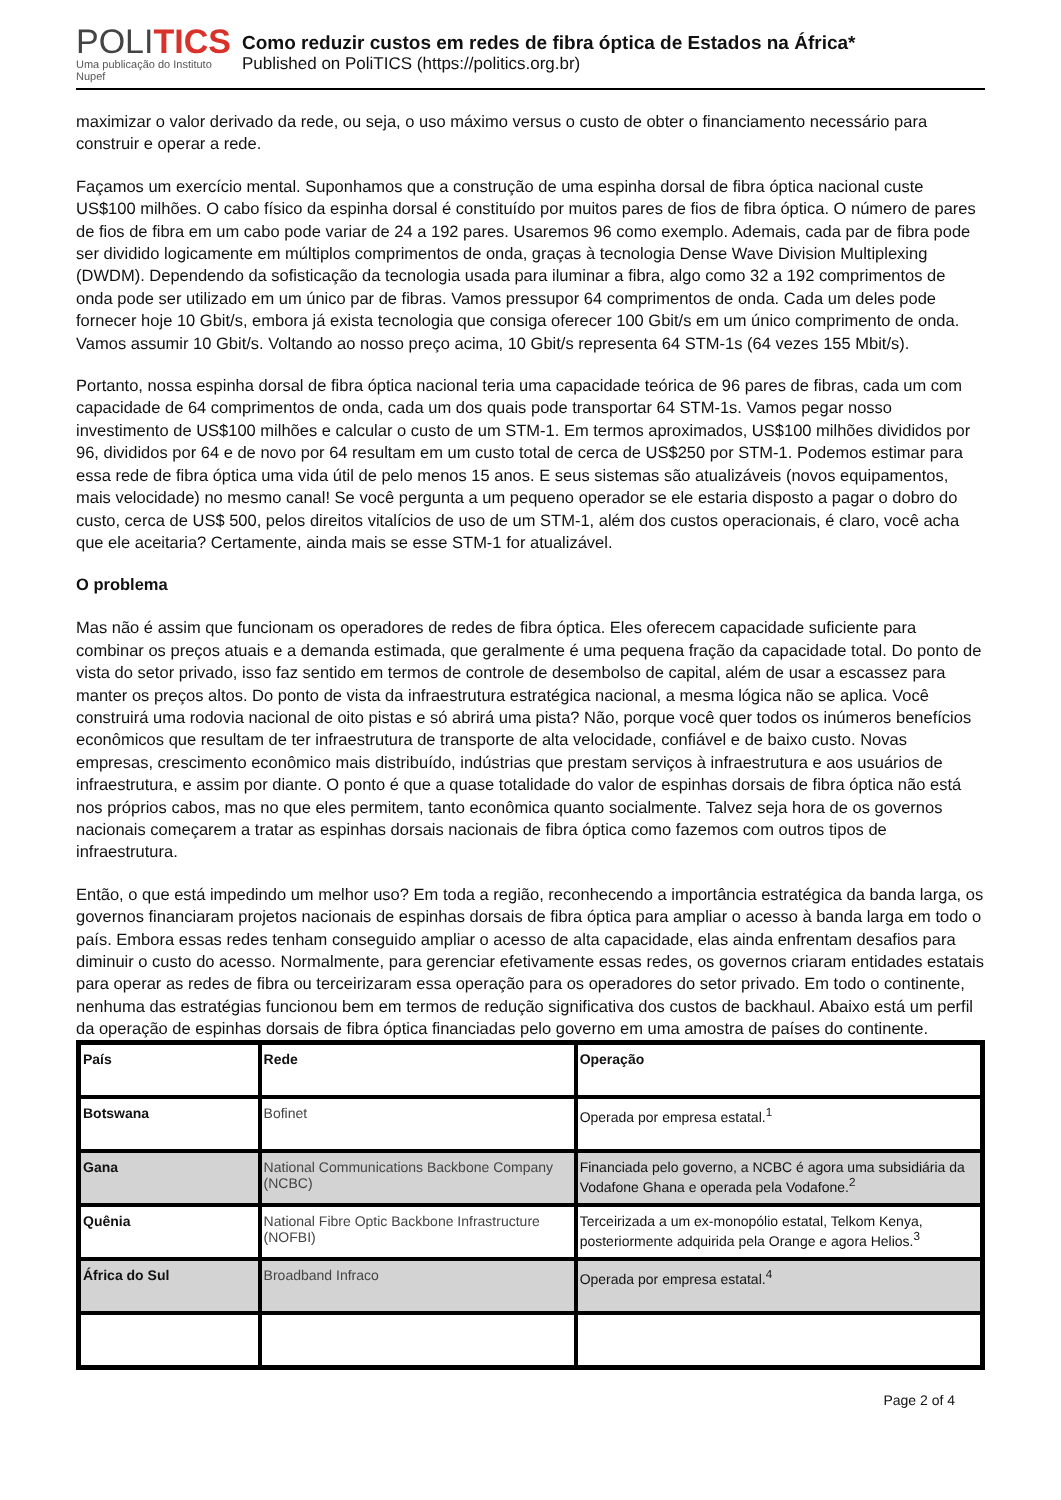POLITICS
Uma publicação do Instituto Nupef
Como reduzir custos em redes de fibra óptica de Estados na África*
Published on PoliTICS (https://politics.org.br)
maximizar o valor derivado da rede, ou seja, o uso máximo versus o custo de obter o financiamento necessário para construir e operar a rede.
Façamos um exercício mental. Suponhamos que a construção de uma espinha dorsal de fibra óptica nacional custe US$100 milhões. O cabo físico da espinha dorsal é constituído por muitos pares de fios de fibra óptica. O número de pares de fios de fibra em um cabo pode variar de 24 a 192 pares. Usaremos 96 como exemplo. Ademais, cada par de fibra pode ser dividido logicamente em múltiplos comprimentos de onda, graças à tecnologia Dense Wave Division Multiplexing (DWDM). Dependendo da sofisticação da tecnologia usada para iluminar a fibra, algo como 32 a 192 comprimentos de onda pode ser utilizado em um único par de fibras. Vamos pressupor 64 comprimentos de onda. Cada um deles pode fornecer hoje 10 Gbit/s, embora já exista tecnologia que consiga oferecer 100 Gbit/s em um único comprimento de onda. Vamos assumir 10 Gbit/s. Voltando ao nosso preço acima, 10 Gbit/s representa 64 STM-1s (64 vezes 155 Mbit/s).
Portanto, nossa espinha dorsal de fibra óptica nacional teria uma capacidade teórica de 96 pares de fibras, cada um com capacidade de 64 comprimentos de onda, cada um dos quais pode transportar 64 STM-1s. Vamos pegar nosso investimento de US$100 milhões e calcular o custo de um STM-1. Em termos aproximados, US$100 milhões divididos por 96, divididos por 64 e de novo por 64 resultam em um custo total de cerca de US$250 por STM-1. Podemos estimar para essa rede de fibra óptica uma vida útil de pelo menos 15 anos. E seus sistemas são atualizáveis (novos equipamentos, mais velocidade) no mesmo canal! Se você pergunta a um pequeno operador se ele estaria disposto a pagar o dobro do custo, cerca de US$ 500, pelos direitos vitalícios de uso de um STM-1, além dos custos operacionais, é claro, você acha que ele aceitaria? Certamente, ainda mais se esse STM-1 for atualizável.
O problema
Mas não é assim que funcionam os operadores de redes de fibra óptica. Eles oferecem capacidade suficiente para combinar os preços atuais e a demanda estimada, que geralmente é uma pequena fração da capacidade total. Do ponto de vista do setor privado, isso faz sentido em termos de controle de desembolso de capital, além de usar a escassez para manter os preços altos. Do ponto de vista da infraestrutura estratégica nacional, a mesma lógica não se aplica. Você construirá uma rodovia nacional de oito pistas e só abrirá uma pista? Não, porque você quer todos os inúmeros benefícios econômicos que resultam de ter infraestrutura de transporte de alta velocidade, confiável e de baixo custo. Novas empresas, crescimento econômico mais distribuído, indústrias que prestam serviços à infraestrutura e aos usuários de infraestrutura, e assim por diante. O ponto é que a quase totalidade do valor de espinhas dorsais de fibra óptica não está nos próprios cabos, mas no que eles permitem, tanto econômica quanto socialmente. Talvez seja hora de os governos nacionais começarem a tratar as espinhas dorsais nacionais de fibra óptica como fazemos com outros tipos de infraestrutura.
Então, o que está impedindo um melhor uso? Em toda a região, reconhecendo a importância estratégica da banda larga, os governos financiaram projetos nacionais de espinhas dorsais de fibra óptica para ampliar o acesso à banda larga em todo o país. Embora essas redes tenham conseguido ampliar o acesso de alta capacidade, elas ainda enfrentam desafios para diminuir o custo do acesso. Normalmente, para gerenciar efetivamente essas redes, os governos criaram entidades estatais para operar as redes de fibra ou terceirizaram essa operação para os operadores do setor privado. Em todo o continente, nenhuma das estratégias funcionou bem em termos de redução significativa dos custos de backhaul. Abaixo está um perfil da operação de espinhas dorsais de fibra óptica financiadas pelo governo em uma amostra de países do continente.
| País | Rede | Operação |
| --- | --- | --- |
| Botswana | Bofinet | Operada por empresa estatal.<sup>1</sup> |
| Gana | National Communications Backbone Company (NCBC) | Financiada pelo governo, a NCBC é agora uma subsidiária da Vodafone Ghana e operada pela Vodafone.<sup>2</sup> |
| Quênia | National Fibre Optic Backbone Infrastructure (NOFBI) | Terceirizada a um ex-monopólio estatal, Telkom Kenya, posteriormente adquirida pela Orange e agora Helios.<sup>3</sup> |
| África do Sul | Broadband Infraco | Operada por empresa estatal.<sup>4</sup> |
Page 2 of 4